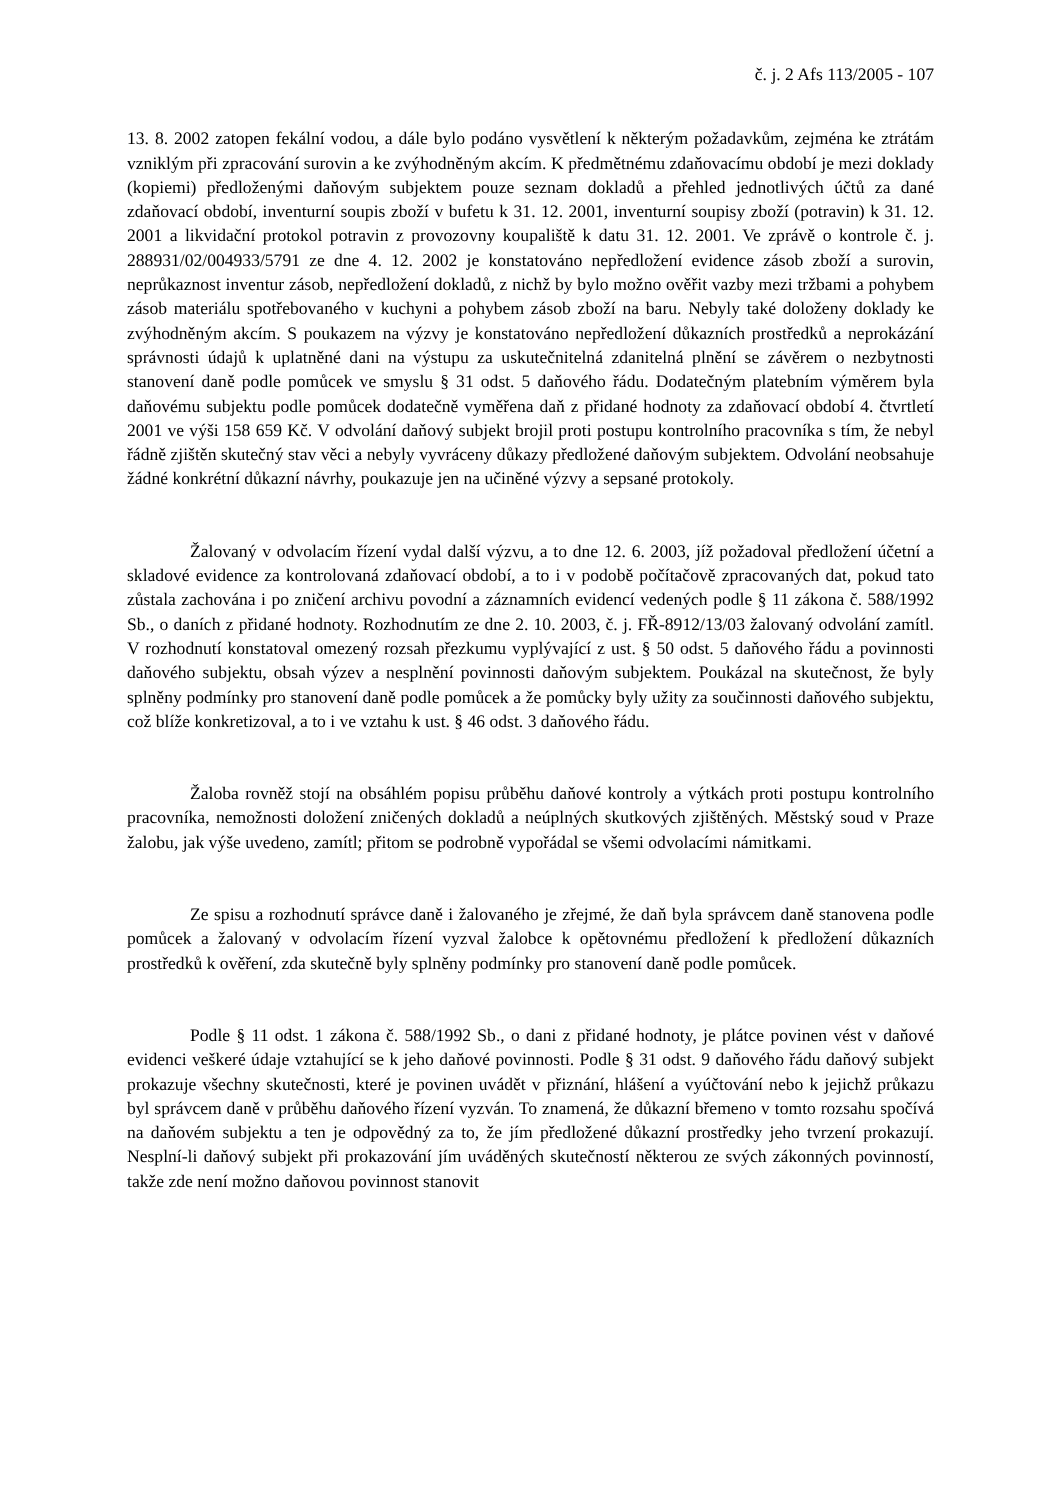č. j. 2 Afs 113/2005 - 107
13. 8. 2002 zatopen fekální vodou, a dále bylo podáno vysvětlení k některým požadavkům, zejména ke ztrátám vzniklým při zpracování surovin a ke zvýhodněným akcím. K předmětnému zdaňovacímu období je mezi doklady (kopiemi) předloženými daňovým subjektem pouze seznam dokladů a přehled jednotlivých účtů za dané zdaňovací období, inventurní soupis zboží v bufetu k 31. 12. 2001, inventurní soupisy zboží (potravin) k 31. 12. 2001 a likvidační protokol potravin z provozovny koupaliště k datu 31. 12. 2001. Ve zprávě o kontrole č. j. 288931/02/004933/5791 ze dne 4. 12. 2002 je konstatováno nepředložení evidence zásob zboží a surovin, neprůkaznost inventur zásob, nepředložení dokladů, z nichž by bylo možno ověřit vazby mezi tržbami a pohybem zásob materiálu spotřebovaného v kuchyni a pohybem zásob zboží na baru. Nebyly také doloženy doklady ke zvýhodněným akcím. S poukazem na výzvy je konstatováno nepředložení důkazních prostředků a neprokázání správnosti údajů k uplatněné dani na výstupu za uskutečnitelná zdanitelná plnění se závěrem o nezbytnosti stanovení daně podle pomůcek ve smyslu § 31 odst. 5 daňového řádu. Dodatečným platebním výměrem byla daňovému subjektu podle pomůcek dodatečně vyměřena daň z přidané hodnoty za zdaňovací období 4. čtvrtletí 2001 ve výši 158 659 Kč. V odvolání daňový subjekt brojil proti postupu kontrolního pracovníka s tím, že nebyl řádně zjištěn skutečný stav věci a nebyly vyvráceny důkazy předložené daňovým subjektem. Odvolání neobsahuje žádné konkrétní důkazní návrhy, poukazuje jen na učiněné výzvy a sepsané protokoly.
Žalovaný v odvolacím řízení vydal další výzvu, a to dne 12. 6. 2003, jíž požadoval předložení účetní a skladové evidence za kontrolovaná zdaňovací období, a to i v podobě počítačově zpracovaných dat, pokud tato zůstala zachována i po zničení archivu povodní a záznamních evidencí vedených podle § 11 zákona č. 588/1992 Sb., o daních z přidané hodnoty. Rozhodnutím ze dne 2. 10. 2003, č. j. FŘ-8912/13/03 žalovaný odvolání zamítl. V rozhodnutí konstatoval omezený rozsah přezkumu vyplývající z ust. § 50 odst. 5 daňového řádu a povinnosti daňového subjektu, obsah výzev a nesplnění povinnosti daňovým subjektem. Poukázal na skutečnost, že byly splněny podmínky pro stanovení daně podle pomůcek a že pomůcky byly užity za součinnosti daňového subjektu, což blíže konkretizoval, a to i ve vztahu k ust. § 46 odst. 3 daňového řádu.
Žaloba rovněž stojí na obsáhlém popisu průběhu daňové kontroly a výtkách proti postupu kontrolního pracovníka, nemožnosti doložení zničených dokladů a neúplných skutkových zjištěných. Městský soud v Praze žalobu, jak výše uvedeno, zamítl; přitom se podrobně vypořádal se všemi odvolacími námitkami.
Ze spisu a rozhodnutí správce daně i žalovaného je zřejmé, že daň byla správcem daně stanovena podle pomůcek a žalovaný v odvolacím řízení vyzval žalobce k opětovnému předložení k předložení důkazních prostředků k ověření, zda skutečně byly splněny podmínky pro stanovení daně podle pomůcek.
Podle § 11 odst. 1 zákona č. 588/1992 Sb., o dani z přidané hodnoty, je plátce povinen vést v daňové evidenci veškeré údaje vztahující se k jeho daňové povinnosti. Podle § 31 odst. 9 daňového řádu daňový subjekt prokazuje všechny skutečnosti, které je povinen uvádět v přiznání, hlášení a vyúčtování nebo k jejichž průkazu byl správcem daně v průběhu daňového řízení vyzván. To znamená, že důkazní břemeno v tomto rozsahu spočívá na daňovém subjektu a ten je odpovědný za to, že jím předložené důkazní prostředky jeho tvrzení prokazují. Nesplní-li daňový subjekt při prokazování jím uváděných skutečností některou ze svých zákonných povinností, takže zde není možno daňovou povinnost stanovit